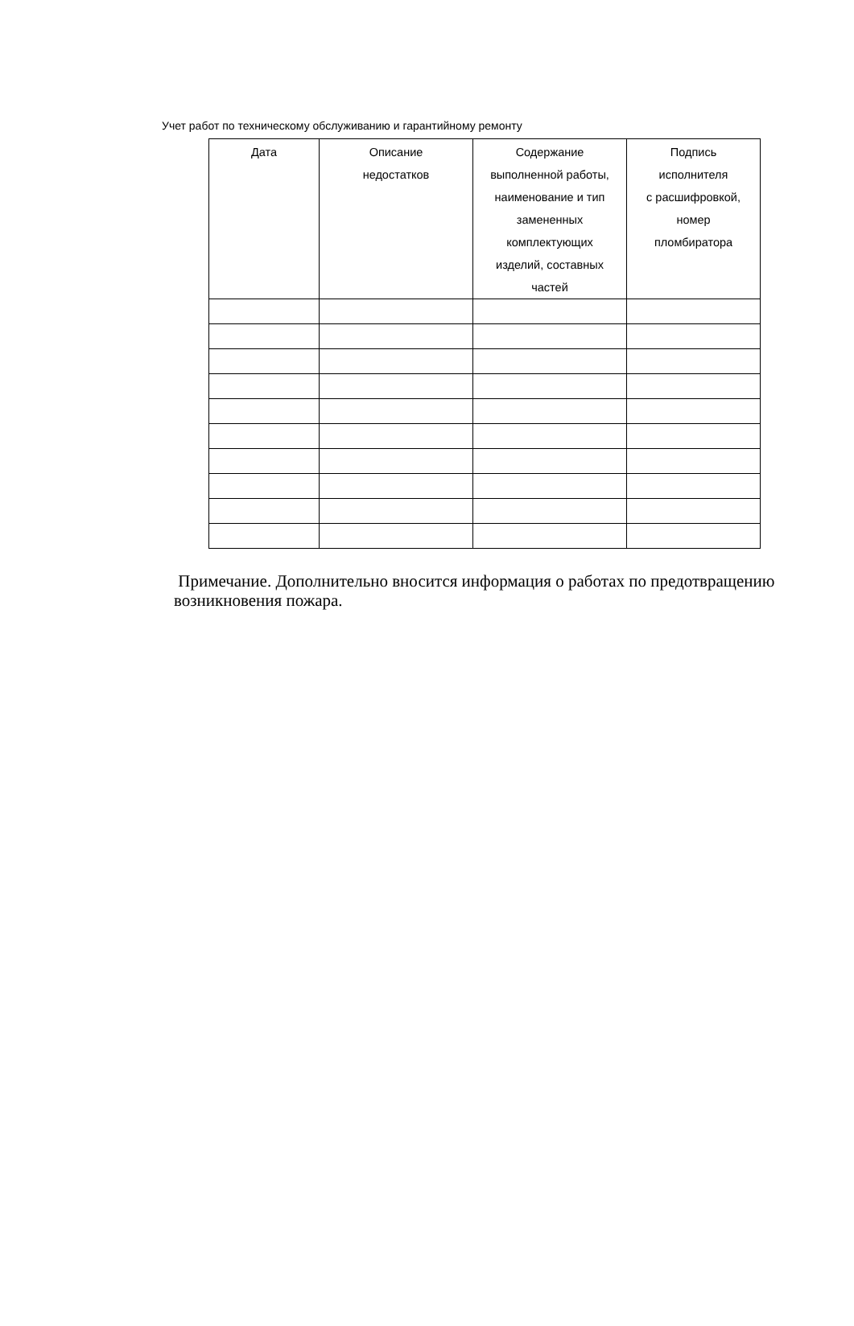Учет работ по техническому обслуживанию и гарантийному ремонту
| Дата | Описание недостатков | Содержание выполненной работы, наименование и тип замененных комплектующих изделий, составных частей | Подпись исполнителя с расшифровкой, номер пломбиратора |
| --- | --- | --- | --- |
Примечание. Дополнительно вносится информация о работах по предотвращению возникновения пожара.